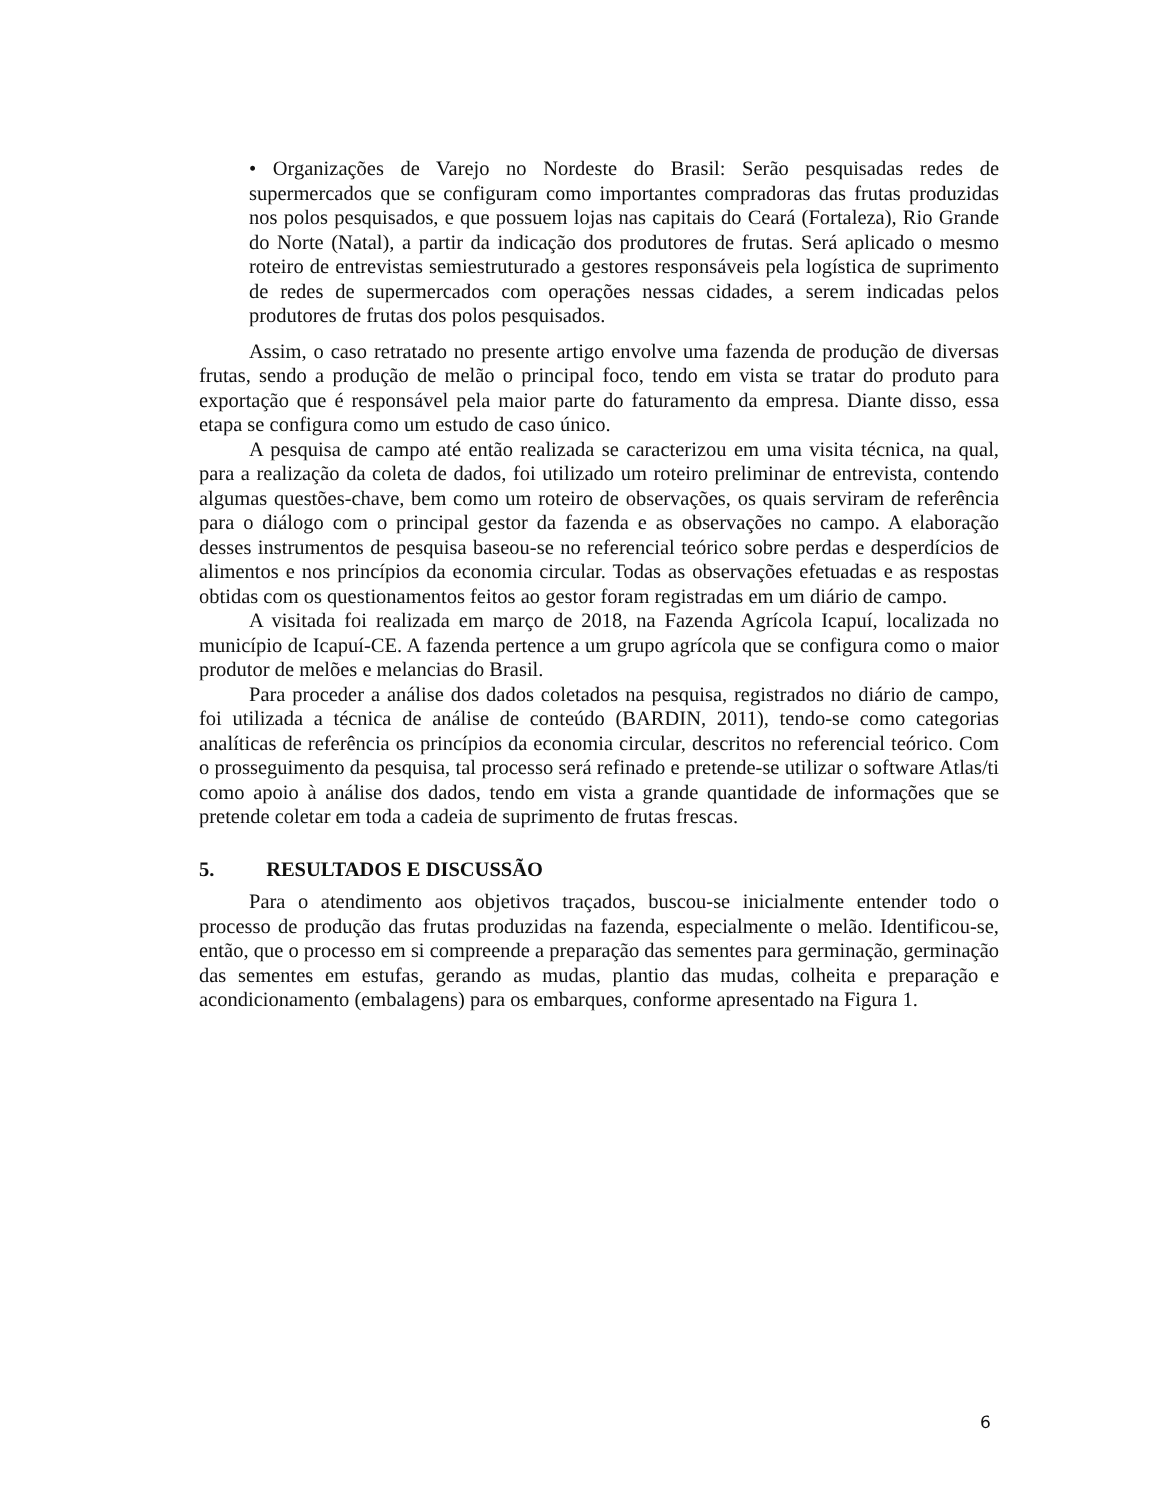• Organizações de Varejo no Nordeste do Brasil: Serão pesquisadas redes de supermercados que se configuram como importantes compradoras das frutas produzidas nos polos pesquisados, e que possuem lojas nas capitais do Ceará (Fortaleza), Rio Grande do Norte (Natal), a partir da indicação dos produtores de frutas. Será aplicado o mesmo roteiro de entrevistas semiestruturado a gestores responsáveis pela logística de suprimento de redes de supermercados com operações nessas cidades, a serem indicadas pelos produtores de frutas dos polos pesquisados.
Assim, o caso retratado no presente artigo envolve uma fazenda de produção de diversas frutas, sendo a produção de melão o principal foco, tendo em vista se tratar do produto para exportação que é responsável pela maior parte do faturamento da empresa. Diante disso, essa etapa se configura como um estudo de caso único.
A pesquisa de campo até então realizada se caracterizou em uma visita técnica, na qual, para a realização da coleta de dados, foi utilizado um roteiro preliminar de entrevista, contendo algumas questões-chave, bem como um roteiro de observações, os quais serviram de referência para o diálogo com o principal gestor da fazenda e as observações no campo. A elaboração desses instrumentos de pesquisa baseou-se no referencial teórico sobre perdas e desperdícios de alimentos e nos princípios da economia circular. Todas as observações efetuadas e as respostas obtidas com os questionamentos feitos ao gestor foram registradas em um diário de campo.
A visitada foi realizada em março de 2018, na Fazenda Agrícola Icapuí, localizada no município de Icapuí-CE. A fazenda pertence a um grupo agrícola que se configura como o maior produtor de melões e melancias do Brasil.
Para proceder a análise dos dados coletados na pesquisa, registrados no diário de campo, foi utilizada a técnica de análise de conteúdo (BARDIN, 2011), tendo-se como categorias analíticas de referência os princípios da economia circular, descritos no referencial teórico. Com o prosseguimento da pesquisa, tal processo será refinado e pretende-se utilizar o software Atlas/ti como apoio à análise dos dados, tendo em vista a grande quantidade de informações que se pretende coletar em toda a cadeia de suprimento de frutas frescas.
5. RESULTADOS E DISCUSSÃO
Para o atendimento aos objetivos traçados, buscou-se inicialmente entender todo o processo de produção das frutas produzidas na fazenda, especialmente o melão. Identificou-se, então, que o processo em si compreende a preparação das sementes para germinação, germinação das sementes em estufas, gerando as mudas, plantio das mudas, colheita e preparação e acondicionamento (embalagens) para os embarques, conforme apresentado na Figura 1.
6